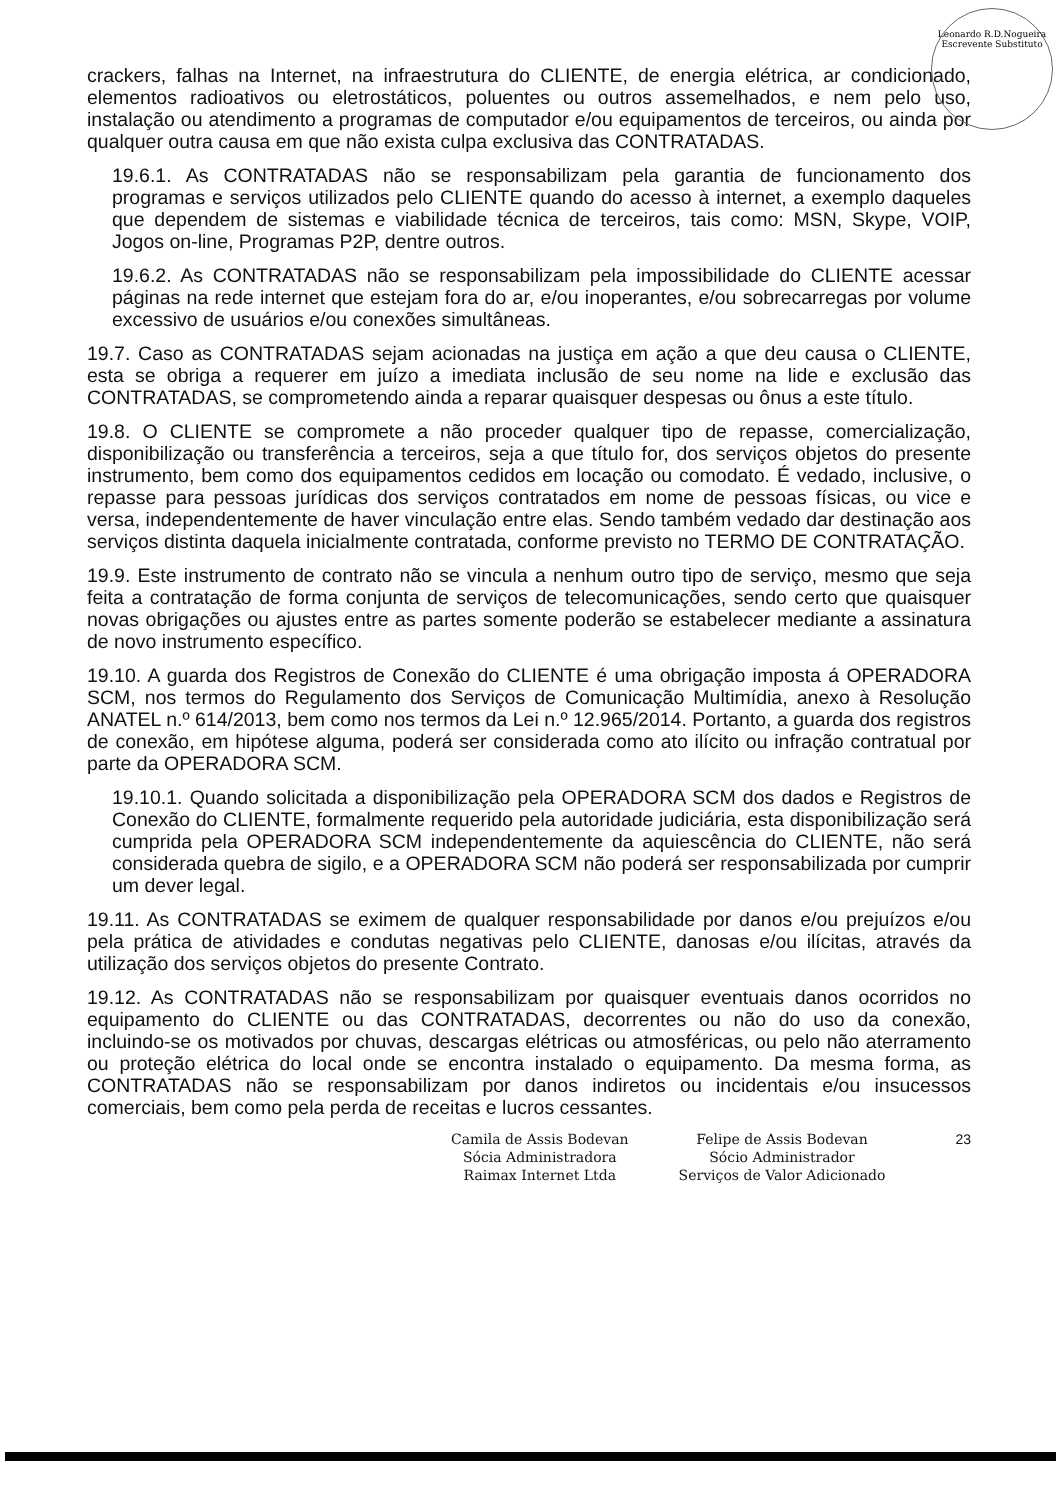Leonardo R.D.Nogueira
Escrevente Substituto
crackers, falhas na Internet, na infraestrutura do CLIENTE, de energia elétrica, ar condicionado, elementos radioativos ou eletrostáticos, poluentes ou outros assemelhados, e nem pelo uso, instalação ou atendimento a programas de computador e/ou equipamentos de terceiros, ou ainda por qualquer outra causa em que não exista culpa exclusiva das CONTRATADAS.
19.6.1. As CONTRATADAS não se responsabilizam pela garantia de funcionamento dos programas e serviços utilizados pelo CLIENTE quando do acesso à internet, a exemplo daqueles que dependem de sistemas e viabilidade técnica de terceiros, tais como: MSN, Skype, VOIP, Jogos on-line, Programas P2P, dentre outros.
19.6.2. As CONTRATADAS não se responsabilizam pela impossibilidade do CLIENTE acessar páginas na rede internet que estejam fora do ar, e/ou inoperantes, e/ou sobrecarregas por volume excessivo de usuários e/ou conexões simultâneas.
19.7. Caso as CONTRATADAS sejam acionadas na justiça em ação a que deu causa o CLIENTE, esta se obriga a requerer em juízo a imediata inclusão de seu nome na lide e exclusão das CONTRATADAS, se comprometendo ainda a reparar quaisquer despesas ou ônus a este título.
19.8. O CLIENTE se compromete a não proceder qualquer tipo de repasse, comercialização, disponibilização ou transferência a terceiros, seja a que título for, dos serviços objetos do presente instrumento, bem como dos equipamentos cedidos em locação ou comodato. É vedado, inclusive, o repasse para pessoas jurídicas dos serviços contratados em nome de pessoas físicas, ou vice e versa, independentemente de haver vinculação entre elas. Sendo também vedado dar destinação aos serviços distinta daquela inicialmente contratada, conforme previsto no TERMO DE CONTRATAÇÃO.
19.9. Este instrumento de contrato não se vincula a nenhum outro tipo de serviço, mesmo que seja feita a contratação de forma conjunta de serviços de telecomunicações, sendo certo que quaisquer novas obrigações ou ajustes entre as partes somente poderão se estabelecer mediante a assinatura de novo instrumento específico.
19.10. A guarda dos Registros de Conexão do CLIENTE é uma obrigação imposta á OPERADORA SCM, nos termos do Regulamento dos Serviços de Comunicação Multimídia, anexo à Resolução ANATEL n.º 614/2013, bem como nos termos da Lei n.º 12.965/2014. Portanto, a guarda dos registros de conexão, em hipótese alguma, poderá ser considerada como ato ilícito ou infração contratual por parte da OPERADORA SCM.
19.10.1. Quando solicitada a disponibilização pela OPERADORA SCM dos dados e Registros de Conexão do CLIENTE, formalmente requerido pela autoridade judiciária, esta disponibilização será cumprida pela OPERADORA SCM independentemente da aquiescência do CLIENTE, não será considerada quebra de sigilo, e a OPERADORA SCM não poderá ser responsabilizada por cumprir um dever legal.
19.11. As CONTRATADAS se eximem de qualquer responsabilidade por danos e/ou prejuízos e/ou pela prática de atividades e condutas negativas pelo CLIENTE, danosas e/ou ilícitas, através da utilização dos serviços objetos do presente Contrato.
19.12. As CONTRATADAS não se responsabilizam por quaisquer eventuais danos ocorridos no equipamento do CLIENTE ou das CONTRATADAS, decorrentes ou não do uso da conexão, incluindo-se os motivados por chuvas, descargas elétricas ou atmosféricas, ou pelo não aterramento ou proteção elétrica do local onde se encontra instalado o equipamento. Da mesma forma, as CONTRATADAS não se responsabilizam por danos indiretos ou incidentais e/ou insucessos comerciais, bem como pela perda de receitas e lucros cessantes.
Camila de Assis Bodevan
Sócia Administradora
Raimax Internet Ltda
Felipe de Assis Bodevan
Sócio Administrador
Serviços de Valor Adicionado
23